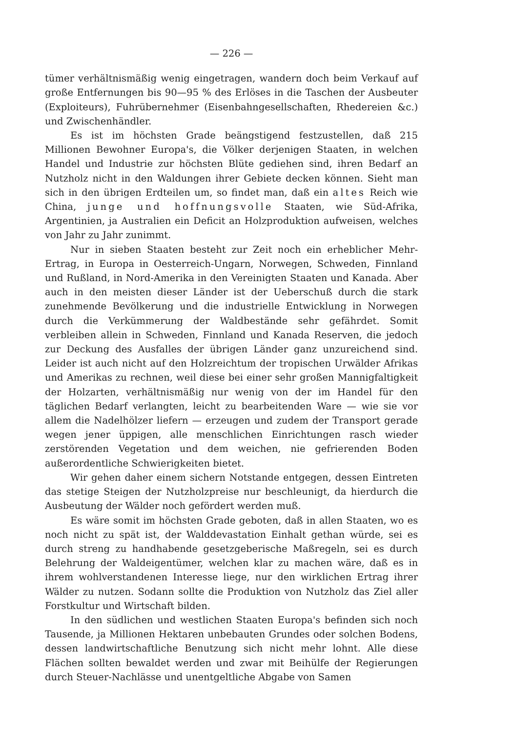— 226 —
tümer verhältnismäßig wenig eingetragen, wandern doch beim Verkauf auf große Entfernungen bis 90—95 % des Erlöses in die Taschen der Ausbeuter (Exploiteurs), Fuhrübernehmer (Eisenbahngesellschaften, Rhedereien &c.) und Zwischenhändler.
Es ist im höchsten Grade beängstigend festzustellen, daß 215 Millionen Bewohner Europa's, die Völker derjenigen Staaten, in welchen Handel und Industrie zur höchsten Blüte gediehen sind, ihren Bedarf an Nutzholz nicht in den Waldungen ihrer Gebiete decken können. Sieht man sich in den übrigen Erdteilen um, so findet man, daß ein altes Reich wie China, junge und hoffnungsvolle Staaten, wie Süd-Afrika, Argentinien, ja Australien ein Deficit an Holzproduktion aufweisen, welches von Jahr zu Jahr zunimmt.
Nur in sieben Staaten besteht zur Zeit noch ein erheblicher Mehr-Ertrag, in Europa in Oesterreich-Ungarn, Norwegen, Schweden, Finnland und Rußland, in Nord-Amerika in den Vereinigten Staaten und Kanada. Aber auch in den meisten dieser Länder ist der Ueberschuß durch die stark zunehmende Bevölkerung und die industrielle Entwicklung in Norwegen durch die Verkümmerung der Waldbestände sehr gefährdet. Somit verbleiben allein in Schweden, Finnland und Kanada Reserven, die jedoch zur Deckung des Ausfalles der übrigen Länder ganz unzureichend sind. Leider ist auch nicht auf den Holzreichtum der tropischen Urwälder Afrikas und Amerikas zu rechnen, weil diese bei einer sehr großen Mannigfaltigkeit der Holzarten, verhältnismäßig nur wenig von der im Handel für den täglichen Bedarf verlangten, leicht zu bearbeitenden Ware — wie sie vor allem die Nadelhölzer liefern — erzeugen und zudem der Transport gerade wegen jener üppigen, alle menschlichen Einrichtungen rasch wieder zerstörenden Vegetation und dem weichen, nie gefrierenden Boden außerordentliche Schwierigkeiten bietet.
Wir gehen daher einem sichern Notstande entgegen, dessen Eintreten das stetige Steigen der Nutzholzpreise nur beschleunigt, da hierdurch die Ausbeutung der Wälder noch gefördert werden muß.
Es wäre somit im höchsten Grade geboten, daß in allen Staaten, wo es noch nicht zu spät ist, der Walddevastation Einhalt gethan würde, sei es durch streng zu handhabende gesetzgeberische Maßregeln, sei es durch Belehrung der Waldeigentümer, welchen klar zu machen wäre, daß es in ihrem wohlverstandenen Interesse liege, nur den wirklichen Ertrag ihrer Wälder zu nutzen. Sodann sollte die Produktion von Nutzholz das Ziel aller Forstkultur und Wirtschaft bilden.
In den südlichen und westlichen Staaten Europa's befinden sich noch Tausende, ja Millionen Hektaren unbebauten Grundes oder solchen Bodens, dessen landwirtschaftliche Benutzung sich nicht mehr lohnt. Alle diese Flächen sollten bewaldet werden und zwar mit Beihülfe der Regierungen durch Steuer-Nachlässe und unentgeltliche Abgabe von Samen